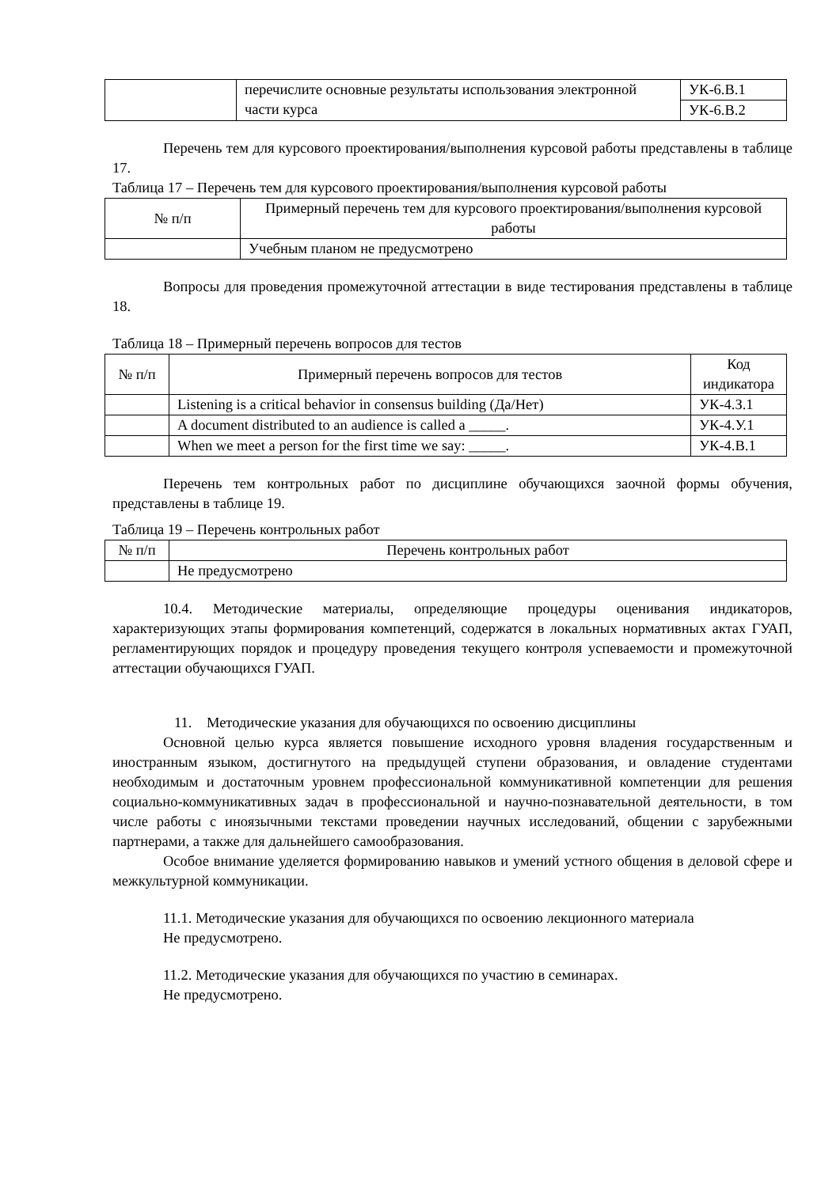| | перечислите основные результаты использования электронной части курса | УК-6.В.1 |
| | | УК-6.В.2 |
Перечень тем для курсового проектирования/выполнения курсовой работы представлены в таблице 17.
Таблица 17 – Перечень тем для курсового проектирования/выполнения курсовой работы
| № п/п | Примерный перечень тем для курсового проектирования/выполнения курсовой работы |
| --- | --- |
| | Учебным планом не предусмотрено |
Вопросы для проведения промежуточной аттестации в виде тестирования представлены в таблице 18.
Таблица 18 – Примерный перечень вопросов для тестов
| № п/п | Примерный перечень вопросов для тестов | Код индикатора |
| --- | --- | --- |
| | Listening is a critical behavior in consensus building (Да/Нет) | УК-4.З.1 |
| | A document distributed to an audience is called a _____. | УК-4.У.1 |
| | When we meet a person for the first time we say: _____. | УК-4.В.1 |
Перечень тем контрольных работ по дисциплине обучающихся заочной формы обучения, представлены в таблице 19.
Таблица 19 – Перечень контрольных работ
| № п/п | Перечень контрольных работ |
| --- | --- |
| | Не предусмотрено |
10.4. Методические материалы, определяющие процедуры оценивания индикаторов, характеризующих этапы формирования компетенций, содержатся в локальных нормативных актах ГУАП, регламентирующих порядок и процедуру проведения текущего контроля успеваемости и промежуточной аттестации обучающихся ГУАП.
11. Методические указания для обучающихся по освоению дисциплины
Основной целью курса является повышение исходного уровня владения государственным и иностранным языком, достигнутого на предыдущей ступени образования, и овладение студентами необходимым и достаточным уровнем профессиональной коммуникативной компетенции для решения социально-коммуникативных задач в профессиональной и научно-познавательной деятельности, в том числе работы с иноязычными текстами проведении научных исследований, общении с зарубежными партнерами, а также для дальнейшего самообразования.
Особое внимание уделяется формированию навыков и умений устного общения в деловой сфере и межкультурной коммуникации.
11.1. Методические указания для обучающихся по освоению лекционного материала
Не предусмотрено.
11.2. Методические указания для обучающихся по участию в семинарах.
Не предусмотрено.